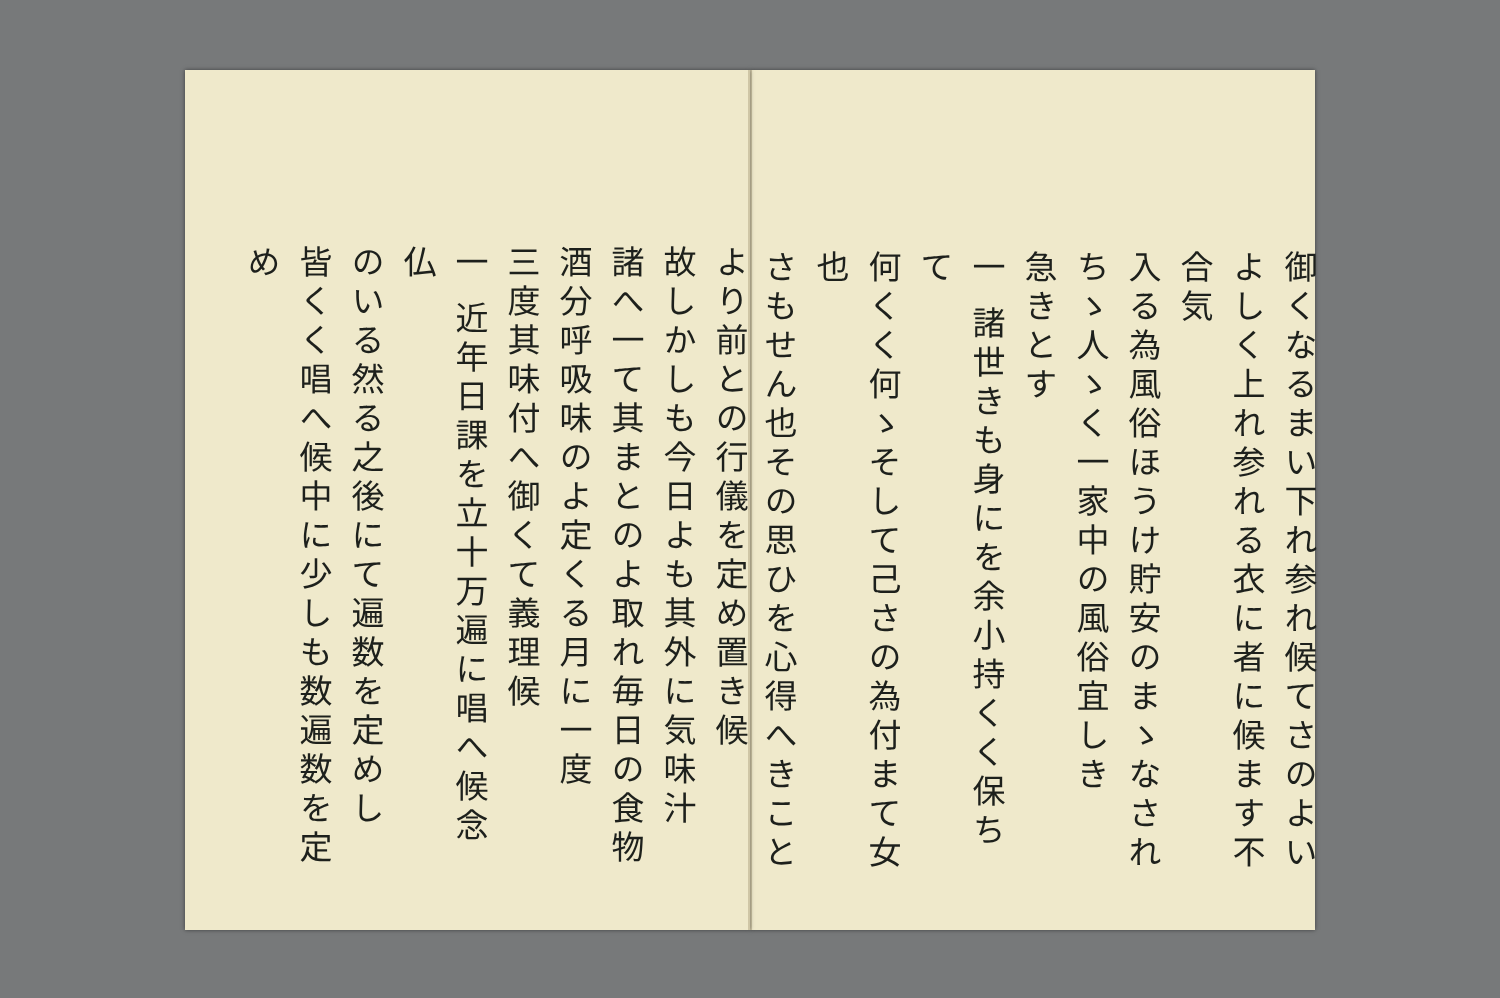御くなるまい下れ参れ候てさのよい
よしく上れ参れる衣に者に候ます不合気
入る為風俗ほうけ貯安のまゝなされ
ちゝ人ゝく一家中の風俗宜しき
急きとす
一 諸世きも身にを余小持くく保ちて
何くく何ゝそして己さの為付まて女也
さもせん也その思ひを心得へきこと
より前との行儀を定め置き候
故しかしも今日よも其外に気味汁
諸へ一て其まとのよ取れ毎日の食物
酒分呼吸味のよ定くる月に一度
三度其味付へ御くて義理候
一 近年日課を立十万遍に唱へ候念仏
のいる然る之後にて遍数を定めし
皆くく唱へ候中に少しも数遍数を定め